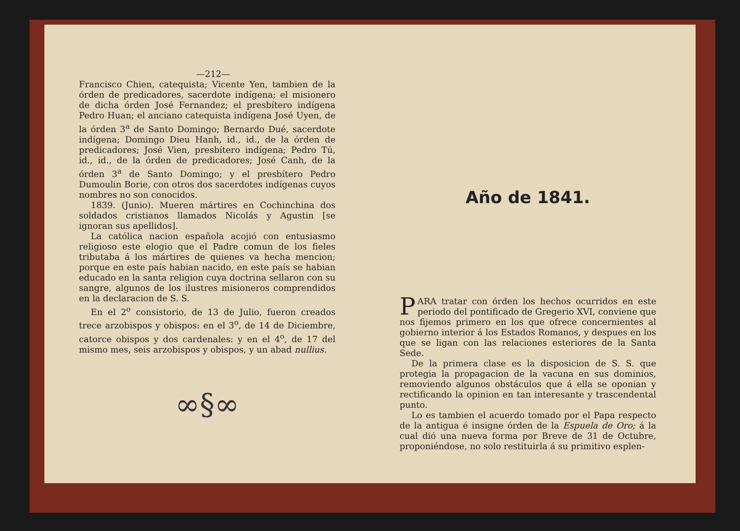—212—
Francisco Chien, catequista; Vicente Yen, tambien de la órden de predicadores, sacerdote indígena; el misionero de dicha órden José Fernandez; el presbítero indígena Pedro Huan; el anciano catequista indígena José Uyen, de la órden 3<sup>a</sup> de Santo Domingo; Bernardo Dué, sacerdote indígena; Domingo Dieu Hanh, id., id., de la órden de predicadores; José Vien, presbítero indígena; Pedro Tú, id., id., de la órden de predicadores; José Canh, de la órden 3<sup>a</sup> de Santo Domingo; y el presbítero Pedro Dumoulin Borie, con otros dos sacerdotes indígenas cuyos nombres no son conocidos.
1839. (Junio). Mueren mártires en Cochinchina dos soldados cristianos llamados Nicolás y Agustin [se ignoran sus apellidos].
La católica nacion española acojió con entusiasmo religioso este elogio que el Padre comun de los fieles tributaba á los mártires de quienes va hecha mencion; porque en este país habian nacido, en este país se habian educado en la santa religion cuya doctrina sellaron con su sangre, algunos de los ilustres misioneros comprendidos en la declaracion de S. S.
En el 2<sup>o</sup> consistorio, de 13 de Julio, fueron creados trece arzobispos y obispos: en el 3<sup>o</sup>, de 14 de Diciembre, catorce obispos y dos cardenales: y en el 4<sup>o</sup>, de 17 del mismo mes, seis arzobispos y obispos, y un abad nullius.
∞§∞
Año de 1841.
PARA tratar con órden los hechos ocurridos en este periodo del pontificado de Gregerio XVI, conviene que nos fijemos primero en los que ofrece concernientes al gobierno interior á los Estados Romanos, y despues en los que se ligan con las relaciones esteriores de la Santa Sede.
De la primera clase es la disposicion de S. S. que protegia la propagacion de la vacuna en sus dominios, removiendo algunos obstáculos que á ella se oponian y rectificando la opinion en tan interesante y trascendental punto.
Lo es tambien el acuerdo tomado por el Papa respecto de la antigua é insigne órden de la Espuela de Oro; á la cual dió una nueva forma por Breve de 31 de Octubre, proponiéndose, no solo restituirla á su primitivo esplen-